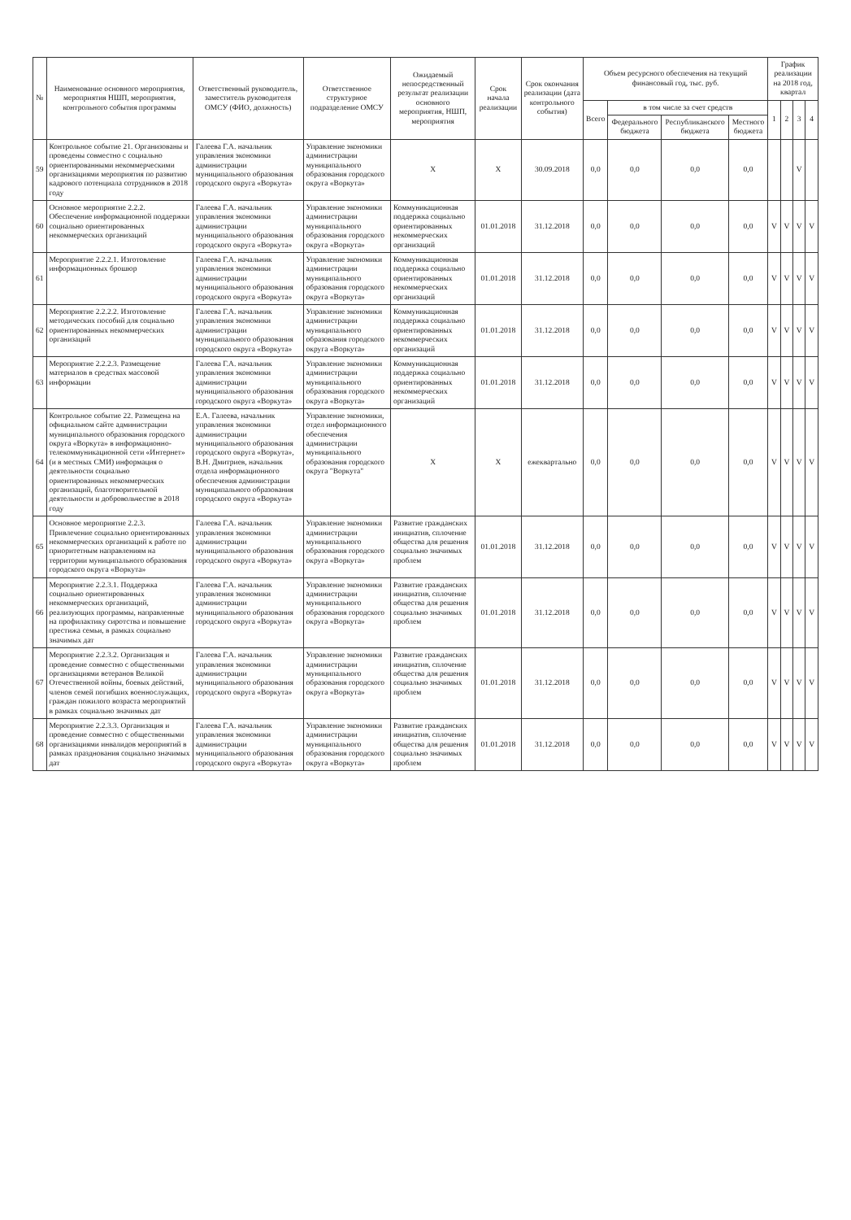| № | Наименование основного мероприятия, мероприятия НШП, мероприятия, контрольного события программы | Ответственный руководитель, заместитель руководителя ОМСУ (ФИО, должность) | Ответственное структурное подразделение ОМСУ | Ожидаемый непосредственный результат реализации основного мероприятия, НШП, мероприятия | Срок начала реализации | Срок окончания реализации (дата контрольного события) | Объем ресурсного обеспечения на текущий финансовый год, тыс. руб. | | | | График реализации на 2018 год, квартал | | | |
| --- | --- | --- | --- | --- | --- | --- | --- | --- | --- | --- | --- | --- | --- | --- |
| | | | | | | | Всего | в том числе за счет средств | | | 1 | 2 | 3 | 4 |
| | | | | | | | | Федерального бюджета | Республиканского бюджета | Местного бюджета | | | | |
| 59 | Контрольное событие 21. Организованы и проведены совместно с социально ориентированными некоммерческими организациями мероприятия по развитию кадрового потенциала сотрудников в 2018 году | Галеева Г.А. начальник управления экономики администрации муниципального образования городского округа «Воркута» | Управление экономики администрации муниципального образования городского округа «Воркута» | X | X | 30.09.2018 | 0,0 | 0,0 | 0,0 | 0,0 | | | V | |
| 60 | Основное мероприятие 2.2.2. Обеспечение информационной поддержки социально ориентированных некоммерческих организаций | Галеева Г.А. начальник управления экономики администрации муниципального образования городского округа «Воркута» | Управление экономики администрации муниципального образования городского округа «Воркута» | Коммуникационная поддержка социально ориентированных некоммерческих организаций | 01.01.2018 | 31.12.2018 | 0,0 | 0,0 | 0,0 | 0,0 | V | V | V | V |
| 61 | Мероприятие 2.2.2.1. Изготовление информационных брошюр | Галеева Г.А. начальник управления экономики администрации муниципального образования городского округа «Воркута» | Управление экономики администрации муниципального образования городского округа «Воркута» | Коммуникационная поддержка социально ориентированных некоммерческих организаций | 01.01.2018 | 31.12.2018 | 0,0 | 0,0 | 0,0 | 0,0 | V | V | V | V |
| 62 | Мероприятие 2.2.2.2. Изготовление методических пособий для социально ориентированных некоммерческих организаций | Галеева Г.А. начальник управления экономики администрации муниципального образования городского округа «Воркута» | Управление экономики администрации муниципального образования городского округа «Воркута» | Коммуникационная поддержка социально ориентированных некоммерческих организаций | 01.01.2018 | 31.12.2018 | 0,0 | 0,0 | 0,0 | 0,0 | V | V | V | V |
| 63 | Мероприятие 2.2.2.3. Размещение материалов в средствах массовой информации | Галеева Г.А. начальник управления экономики администрации муниципального образования городского округа «Воркута» | Управление экономики администрации муниципального образования городского округа «Воркута» | Коммуникационная поддержка социально ориентированных некоммерческих организаций | 01.01.2018 | 31.12.2018 | 0,0 | 0,0 | 0,0 | 0,0 | V | V | V | V |
| 64 | Контрольное событие 22. Размещена на официальном сайте администрации муниципального образования городского округа «Воркута» в информационно-телекоммуникационной сети «Интернет» (и в местных СМИ) информация о деятельности социально ориентированных некоммерческих организаций, благотворительной деятельности и добровольчестве в 2018 году | Е.А. Галеева, начальник управления экономики администрации муниципального образования городского округа «Воркута», В.Н. Дмитриев, начальник отдела информационного обеспечения администрации муниципального образования городского округа «Воркута» | Управление экономики, отдел информационного обеспечения администрации муниципального образования городского округа "Воркута" | X | X | ежеквартально | 0,0 | 0,0 | 0,0 | 0,0 | V | V | V | V |
| 65 | Основное мероприятие 2.2.3. Привлечение социально ориентированных некоммерческих организаций к работе по приоритетным направлениям на территории муниципального образования городского округа «Воркута» | Галеева Г.А. начальник управления экономики администрации муниципального образования городского округа «Воркута» | Управление экономики администрации муниципального образования городского округа «Воркута» | Развитие гражданских инициатив, сплочение общества для решения социально значимых проблем | 01.01.2018 | 31.12.2018 | 0,0 | 0,0 | 0,0 | 0,0 | V | V | V | V |
| 66 | Мероприятие 2.2.3.1. Поддержка социально ориентированных некоммерческих организаций, реализующих программы, направленные на профилактику сиротства и повышение престижа семьи, в рамках социально значимых дат | Галеева Г.А. начальник управления экономики администрации муниципального образования городского округа «Воркута» | Управление экономики администрации муниципального образования городского округа «Воркута» | Развитие гражданских инициатив, сплочение общества для решения социально значимых проблем | 01.01.2018 | 31.12.2018 | 0,0 | 0,0 | 0,0 | 0,0 | V | V | V | V |
| 67 | Мероприятие 2.2.3.2. Организация и проведение совместно с общественными организациями ветеранов Великой Отечественной войны, боевых действий, членов семей погибших военнослужащих, граждан пожилого возраста мероприятий в рамках социально значимых дат | Галеева Г.А. начальник управления экономики администрации муниципального образования городского округа «Воркута» | Управление экономики администрации муниципального образования городского округа «Воркута» | Развитие гражданских инициатив, сплочение общества для решения социально значимых проблем | 01.01.2018 | 31.12.2018 | 0,0 | 0,0 | 0,0 | 0,0 | V | V | V | V |
| 68 | Мероприятие 2.2.3.3. Организация и проведение совместно с общественными организациями инвалидов мероприятий в рамках празднования социально значимых дат | Галеева Г.А. начальник управления экономики администрации муниципального образования городского округа «Воркута» | Управление экономики администрации муниципального образования городского округа «Воркута» | Развитие гражданских инициатив, сплочение общества для решения социально значимых проблем | 01.01.2018 | 31.12.2018 | 0,0 | 0,0 | 0,0 | 0,0 | V | V | V | V |